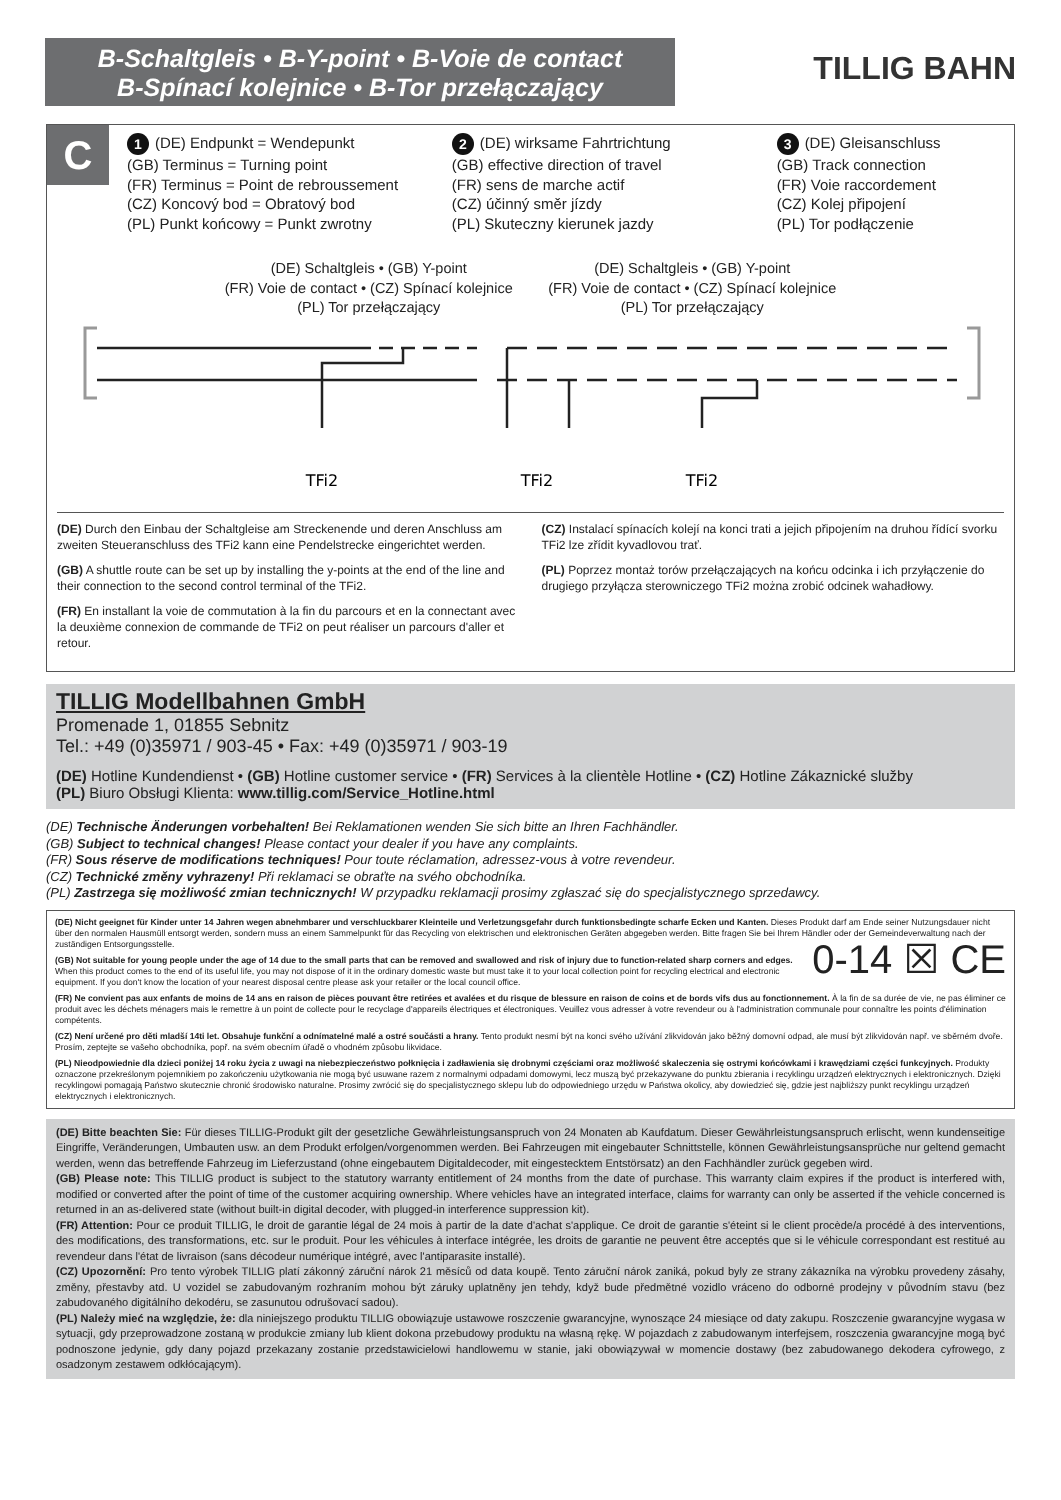B-Schaltgleis • B-Y-point • B-Voie de contact
B-Spínací kolejnice • B-Tor przełączający
TILLIG BAHN
C
1 (DE) Endpunkt = Wendepunkt
(GB) Terminus = Turning point
(FR) Terminus = Point de rebroussement
(CZ) Koncový bod = Obratový bod
(PL) Punkt końcowy = Punkt zwrotny
2 (DE) wirksame Fahrtrichtung
(GB) effective direction of travel
(FR) sens de marche actif
(CZ) účinný směr jízdy
(PL) Skuteczny kierunek jazdy
3 (DE) Gleisanschluss
(GB) Track connection
(FR) Voie raccordement
(CZ) Kolej připojení
(PL) Tor podłączenie
(DE) Schaltgleis • (GB) Y-point
(FR) Voie de contact • (CZ) Spínací kolejnice
(PL) Tor przełączający
(DE) Schaltgleis • (GB) Y-point
(FR) Voie de contact • (CZ) Spínací kolejnice
(PL) Tor przełączający
TFi2
TFi2
TFi2
(DE) Durch den Einbau der Schaltgleise am Streckenende und deren Anschluss am zweiten Steueranschluss des TFi2 kann eine Pendelstrecke eingerichtet werden.
(GB) A shuttle route can be set up by installing the y-points at the end of the line and their connection to the second control terminal of the TFi2.
(FR) En installant la voie de commutation à la fin du parcours et en la connectant avec la deuxième connexion de commande de TFi2 on peut réaliser un parcours d'aller et retour.
(CZ) Instalací spínacích kolejí na konci trati a jejich připojením na druhou řídící svorku TFi2 lze zřídit kyvadlovou trať.
(PL) Poprzez montaż torów przełączających na końcu odcinka i ich przyłączenie do drugiego przyłącza sterowniczego TFi2 można zrobić odcinek wahadłowy.
TILLIG Modellbahnen GmbH
Promenade 1, 01855 Sebnitz
Tel.: +49 (0)35971 / 903-45 • Fax: +49 (0)35971 / 903-19
(DE) Hotline Kundendienst • (GB) Hotline customer service • (FR) Services à la clientèle Hotline • (CZ) Hotline Zákaznické služby
(PL) Biuro Obsługi Klienta: www.tillig.com/Service_Hotline.html
(DE) Technische Änderungen vorbehalten! Bei Reklamationen wenden Sie sich bitte an Ihren Fachhändler.
(GB) Subject to technical changes! Please contact your dealer if you have any complaints.
(FR) Sous réserve de modifications techniques! Pour toute réclamation, adressez-vous à votre revendeur.
(CZ) Technické změny vyhrazeny! Při reklamaci se obraťte na svého obchodníka.
(PL) Zastrzega się możliwość zmian technicznych! W przypadku reklamacji prosimy zgłaszać się do specjalistycznego sprzedawcy.
(DE) Nicht geeignet für Kinder unter 14 Jahren wegen abnehmbarer und verschluckbarer Kleinteile und Verletzungsgefahr durch funktionsbedingte scharfe Ecken und Kanten. Dieses Produkt darf am Ende seiner Nutzungsdauer nicht über den normalen Hausmüll entsorgt werden, sondern muss an einem Sammelpunkt für das Recycling von elektrischen und elektronischen Geräten abgegeben werden. Bitte fragen Sie bei Ihrem Händler oder der Gemeindeverwaltung nach der zuständigen Entsorgungsstelle. 0-14 ☒ CE
(GB) Not suitable for young people under the age of 14 due to the small parts that can be removed and swallowed and risk of injury due to function-related sharp corners and edges. When this product comes to the end of its useful life, you may not dispose of it in the ordinary domestic waste but must take it to your local collection point for recycling electrical and electronic equipment. If you don't know the location of your nearest disposal centre please ask your retailer or the local council office.
(FR) Ne convient pas aux enfants de moins de 14 ans en raison de pièces pouvant être retirées et avalées et du risque de blessure en raison de coins et de bords vifs dus au fonctionnement. À la fin de sa durée de vie, ne pas éliminer ce produit avec les déchets ménagers mais le remettre à un point de collecte pour le recyclage d'appareils électriques et électroniques. Veuillez vous adresser à votre revendeur ou à l'administration communale pour connaître les points d'élimination compétents.
(CZ) Není určené pro děti mladší 14ti let. Obsahuje funkční a odnímatelné malé a ostré součásti a hrany. Tento produkt nesmí být na konci svého užívání zlikvidován jako běžný domovní odpad, ale musí být zlikvidován např. ve sběrném dvoře. Prosím, zeptejte se vašeho obchodníka, popř. na svém obecním úřadě o vhodném způsobu likvidace.
(PL) Nieodpowiednie dla dzieci poniżej 14 roku życia z uwagi na niebezpieczeństwo połknięcia i zadławienia się drobnymi częściami oraz możliwość skaleczenia się ostrymi końcówkami i krawędziami części funkcyjnych. Produkty oznaczone przekreślonym pojemnikiem po zakończeniu użytkowania nie mogą być usuwane razem z normalnymi odpadami domowymi, lecz muszą być przekazywane do punktu zbierania i recyklingu urządzeń elektrycznych i elektronicznych. Dzięki recyklingowi pomagają Państwo skutecznie chronić środowisko naturalne. Prosimy zwrócić się do specjalistycznego sklepu lub do odpowiedniego urzędu w Państwa okolicy, aby dowiedzieć się, gdzie jest najbliższy punkt recyklingu urządzeń elektrycznych i elektronicznych.
(DE) Bitte beachten Sie: Für dieses TILLIG-Produkt gilt der gesetzliche Gewährleistungsanspruch von 24 Monaten ab Kaufdatum. Dieser Gewährleistungsanspruch erlischt, wenn kundenseitige Eingriffe, Veränderungen, Umbauten usw. an dem Produkt erfolgen/vorgenommen werden. Bei Fahrzeugen mit eingebauter Schnittstelle, können Gewährleistungsansprüche nur geltend gemacht werden, wenn das betreffende Fahrzeug im Lieferzustand (ohne eingebautem Digitaldecoder, mit eingestecktem Entstörsatz) an den Fachhändler zurück gegeben wird.
(GB) Please note: This TILLIG product is subject to the statutory warranty entitlement of 24 months from the date of purchase. This warranty claim expires if the product is interfered with, modified or converted after the point of time of the customer acquiring ownership. Where vehicles have an integrated interface, claims for warranty can only be asserted if the vehicle concerned is returned in an as-delivered state (without built-in digital decoder, with plugged-in interference suppression kit).
(FR) Attention: Pour ce produit TILLIG, le droit de garantie légal de 24 mois à partir de la date d'achat s'applique. Ce droit de garantie s'éteint si le client procède/a procédé à des interventions, des modifications, des transformations, etc. sur le produit. Pour les véhicules à interface intégrée, les droits de garantie ne peuvent être acceptés que si le véhicule correspondant est restitué au revendeur dans l'état de livraison (sans décodeur numérique intégré, avec l'antiparasite installé).
(CZ) Upozornění: Pro tento výrobek TILLIG platí zákonný záruční nárok 21 měsíců od data koupě. Tento záruční nárok zaniká, pokud byly ze strany zákazníka na výrobku provedeny zásahy, změny, přestavby atd. U vozidel se zabudovaným rozhraním mohou být záruky uplatněny jen tehdy, když bude předmětné vozidlo vráceno do odborné prodejny v původním stavu (bez zabudovaného digitálního dekodéru, se zasunutou odrušovací sadou).
(PL) Należy mieć na względzie, że: dla niniejszego produktu TILLIG obowiązuje ustawowe roszczenie gwarancyjne, wynoszące 24 miesiące od daty zakupu. Roszczenie gwarancyjne wygasa w sytuacji, gdy przeprowadzone zostaną w produkcie zmiany lub klient dokona przebudowy produktu na własną rękę. W pojazdach z zabudowanym interfejsem, roszczenia gwarancyjne mogą być podnoszone jedynie, gdy dany pojazd przekazany zostanie przedstawicielowi handlowemu w stanie, jaki obowiązywał w momencie dostawy (bez zabudowanego dekodera cyfrowego, z osadzonym zestawem odkłócającym).